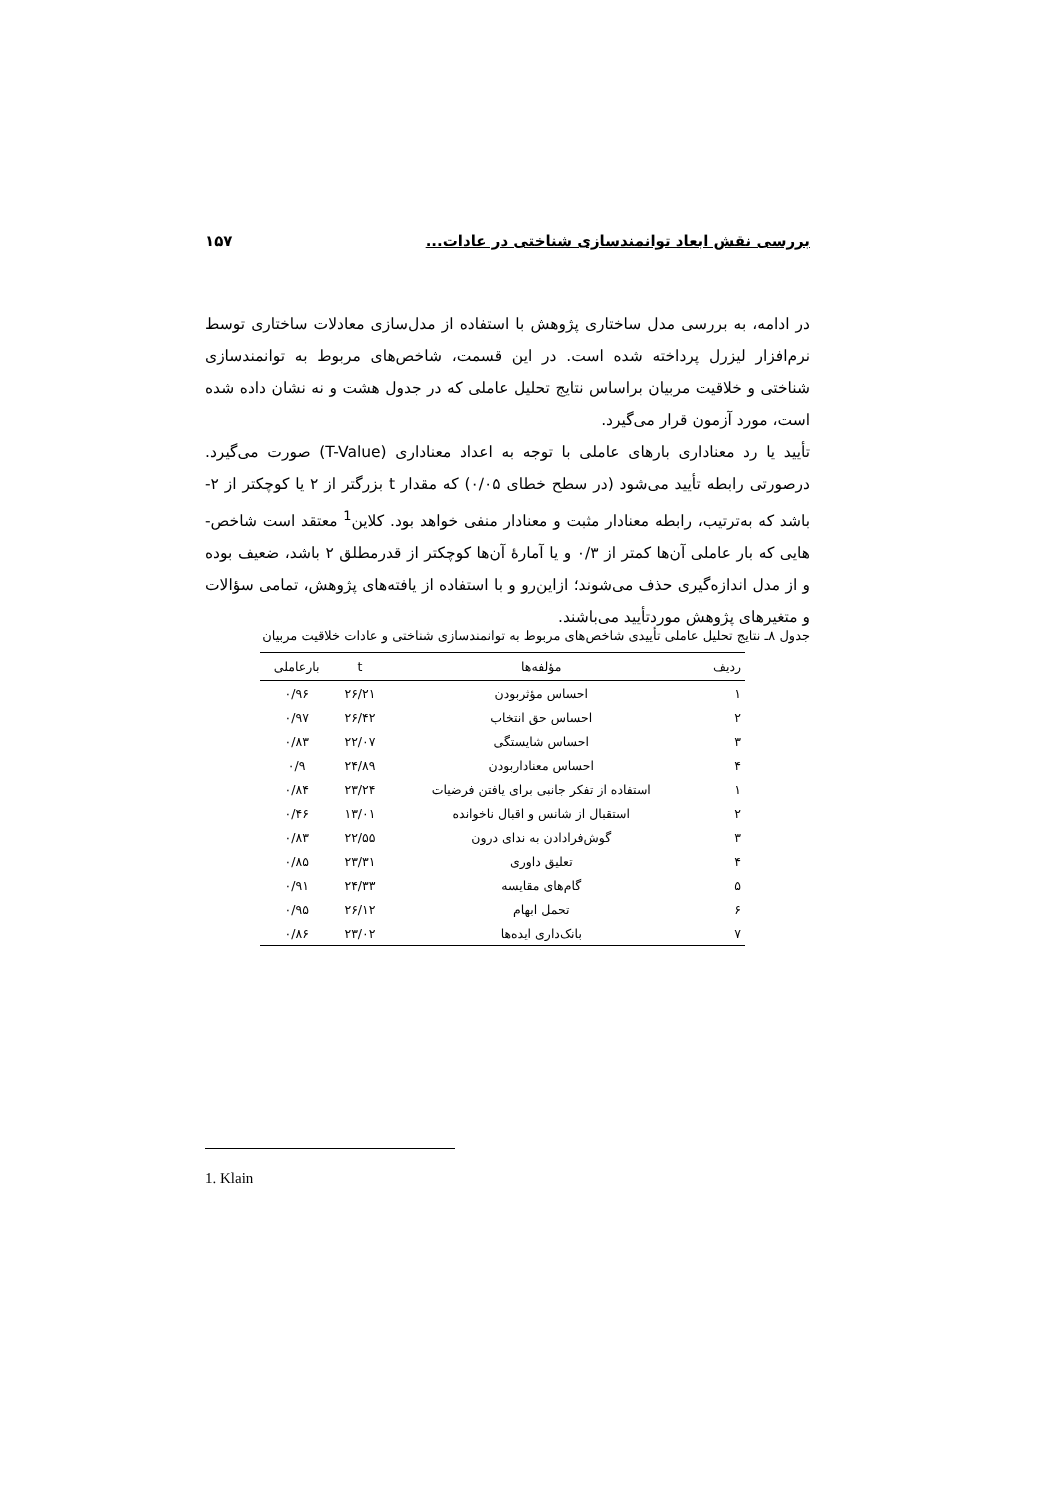بررسی نقش ابعاد توانمندسازی شناختی در عادات... ۱۵۷
در ادامه، به بررسی مدل ساختاری پژوهش با استفاده از مدل‌سازی معادلات ساختاری توسط نرم‌افزار لیزرل پرداخته شده است. در این قسمت، شاخص‌های مربوط به توانمندسازی شناختی و خلاقیت مربیان براساس نتایج تحلیل عاملی که در جدول هشت و نه نشان داده شده است، مورد آزمون قرار می‌گیرد.
تأیید یا رد معناداری بارهای عاملی با توجه به اعداد معناداری (T-Value) صورت می‌گیرد. درصورتی رابطه تأیید می‌شود (در سطح خطای ۰/۰۵) که مقدار t بزرگتر از ۲ یا کوچکتر از ۲- باشد که به‌ترتیب، رابطه معنادار مثبت و معنادار منفی خواهد بود. کلاین<sup>1</sup> معتقد است شاخص-هایی که بار عاملی آن‌ها کمتر از ۰/۳ و یا آمارهٔ آن‌ها کوچکتر از قدرمطلق ۲ باشد، ضعیف بوده و از مدل اندازه‌گیری حذف می‌شوند؛ ازاین‌رو و با استفاده از یافته‌های پژوهش، تمامی سؤالات و متغیرهای پژوهش موردتأیید می‌باشند.
جدول ۸ـ نتایج تحلیل عاملی تأییدی شاخص‌های مربوط به توانمندسازی شناختی و عادات خلاقیت مربیان
| ردیف | مؤلفه‌ها | t | بارعاملی |
| --- | --- | --- | --- |
| ۱ | احساس مؤثربودن | ۲۶/۲۱ | ۰/۹۶ |
| ۲ | احساس حق انتخاب | ۲۶/۴۲ | ۰/۹۷ |
| ۳ | احساس شایستگی | ۲۲/۰۷ | ۰/۸۳ |
| ۴ | احساس معناداربودن | ۲۴/۸۹ | ۰/۹ |
| ۱ | استفاده از تفکر جانبی برای یافتن فرضیات | ۲۳/۲۴ | ۰/۸۴ |
| ۲ | استقبال از شانس و اقبال ناخوانده | ۱۳/۰۱ | ۰/۴۶ |
| ۳ | گوش‌فرادادن به ندای درون | ۲۲/۵۵ | ۰/۸۳ |
| ۴ | تعلیق داوری | ۲۳/۳۱ | ۰/۸۵ |
| ۵ | گام‌های مقایسه | ۲۴/۳۳ | ۰/۹۱ |
| ۶ | تحمل ابهام | ۲۶/۱۲ | ۰/۹۵ |
| ۷ | بانک‌داری ایده‌ها | ۲۳/۰۲ | ۰/۸۶ |
1. Klain